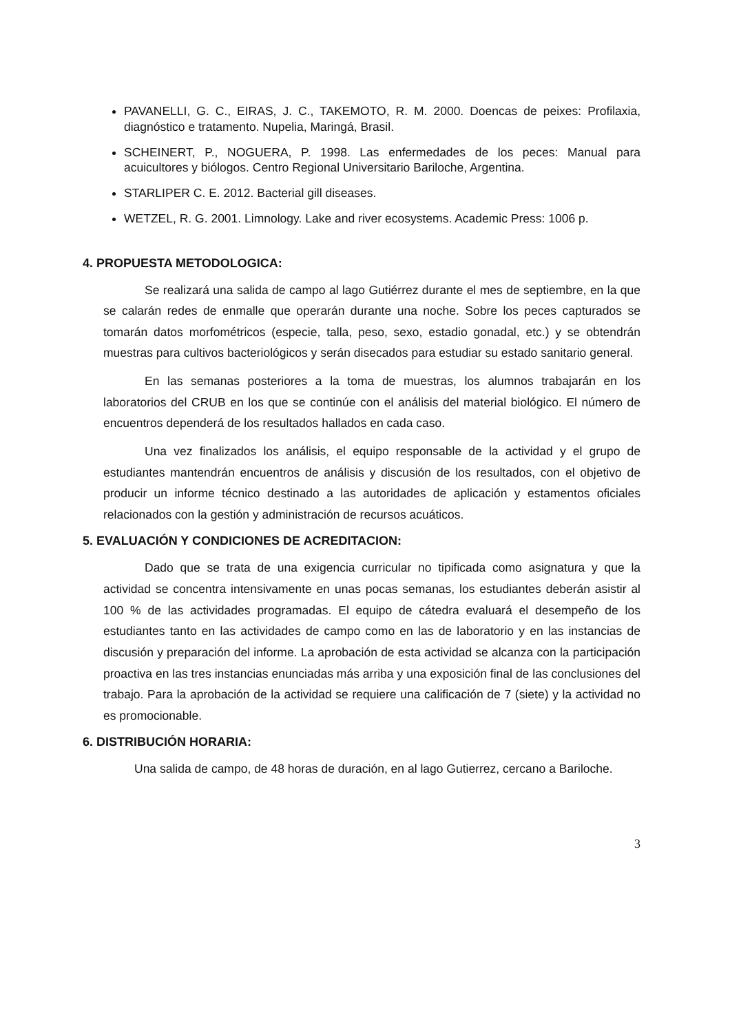PAVANELLI, G. C., EIRAS, J. C., TAKEMOTO, R. M. 2000. Doencas de peixes: Profilaxia, diagnóstico e tratamento. Nupelia, Maringá, Brasil.
SCHEINERT, P., NOGUERA, P. 1998. Las enfermedades de los peces: Manual para acuicultores y biólogos. Centro Regional Universitario Bariloche, Argentina.
STARLIPER C. E. 2012. Bacterial gill diseases.
WETZEL, R. G. 2001. Limnology. Lake and river ecosystems. Academic Press: 1006 p.
4. PROPUESTA METODOLOGICA:
Se realizará una salida de campo al lago Gutiérrez durante el mes de septiembre, en la que se calarán redes de enmalle que operarán durante una noche. Sobre los peces capturados se tomarán datos morfométricos (especie, talla, peso, sexo, estadio gonadal, etc.) y se obtendrán muestras para cultivos bacteriológicos y serán disecados para estudiar su estado sanitario general.
En las semanas posteriores a la toma de muestras, los alumnos trabajarán en los laboratorios del CRUB en los que se continúe con el análisis del material biológico. El número de encuentros dependerá de los resultados hallados en cada caso.
Una vez finalizados los análisis, el equipo responsable de la actividad y el grupo de estudiantes mantendrán encuentros de análisis y discusión de los resultados, con el objetivo de producir un informe técnico destinado a las autoridades de aplicación y estamentos oficiales relacionados con la gestión y administración de recursos acuáticos.
5. EVALUACIÓN Y CONDICIONES DE ACREDITACION:
Dado que se trata de una exigencia curricular no tipificada como asignatura y que la actividad se concentra intensivamente en unas pocas semanas, los estudiantes deberán asistir al 100 % de las actividades programadas. El equipo de cátedra evaluará el desempeño de los estudiantes tanto en las actividades de campo como en las de laboratorio y en las instancias de discusión y preparación del informe. La aprobación de esta actividad se alcanza con la participación proactiva en las tres instancias enunciadas más arriba y una exposición final de las conclusiones del trabajo. Para la aprobación de la actividad se requiere una calificación de 7 (siete) y la actividad no es promocionable.
6. DISTRIBUCIÓN HORARIA:
Una salida de campo, de 48 horas de duración, en al lago Gutierrez, cercano a Bariloche.
3